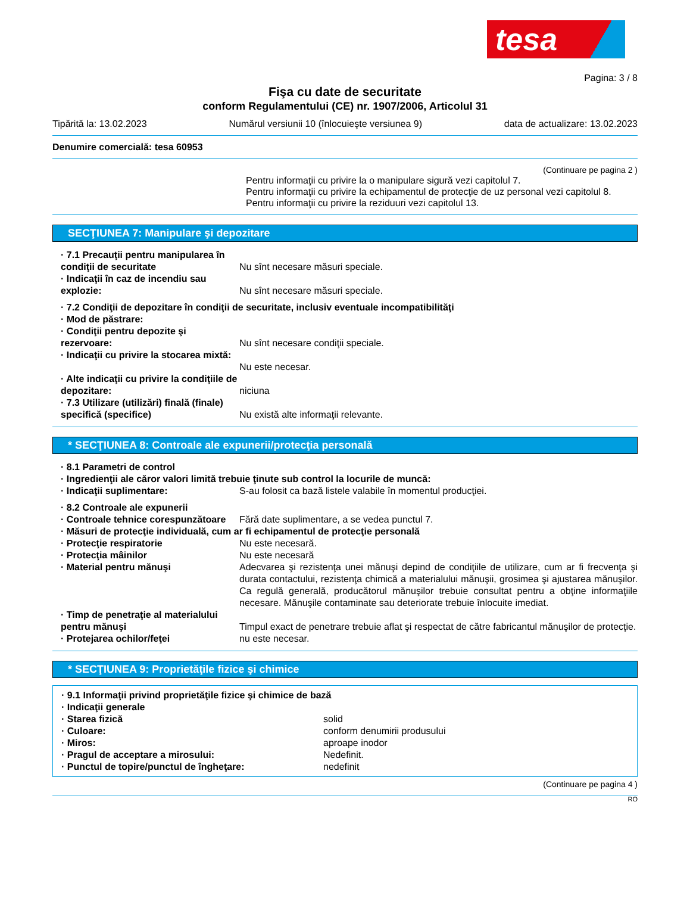tesa
Pagina: 3 / 8
Fişa cu date de securitate
conform Regulamentului (CE) nr. 1907/2006, Articolul 31
Tipărită la: 13.02.2023 Numărul versiunii 10 (înlocuieşte versiunea 9) data de actualizare: 13.02.2023
Denumire comercială: tesa 60953
(Continuare pe pagina 2 )
Pentru informaţii cu privire la o manipulare sigură vezi capitolul 7.
Pentru informaţii cu privire la echipamentul de protecţie de uz personal vezi capitolul 8.
Pentru informaţii cu privire la reziduuri vezi capitolul 13.
SECŢIUNEA 7: Manipulare şi depozitare
· 7.1 Precauţii pentru manipularea în condiţii de securitate
Nu sînt necesare măsuri speciale.
· Indicaţii în caz de incendiu sau explozie:
Nu sînt necesare măsuri speciale.
· 7.2 Condiţii de depozitare în condiţii de securitate, inclusiv eventuale incompatibilităţi
· Mod de păstrare:
· Condiţii pentru depozite şi rezervoare:
Nu sînt necesare condiţii speciale.
· Indicaţii cu privire la stocarea mixtă:
Nu este necesar.
· Alte indicaţii cu privire la condiţiile de depozitare:
niciuna
· 7.3 Utilizare (utilizări) finală (finale) specifică (specifice)
Nu există alte informaţii relevante.
* SECŢIUNEA 8: Controale ale expunerii/protecţia personală
· 8.1 Parametri de control
· Ingredienţii ale căror valori limită trebuie ţinute sub control la locurile de muncă:
· Indicaţii suplimentare: S-au folosit ca bază listele valabile în momentul producţiei.
· 8.2 Controale ale expunerii
· Controale tehnice corespunzătoare
Fără date suplimentare, a se vedea punctul 7.
· Măsuri de protecţie individuală, cum ar fi echipamentul de protecţie personală
· Protecţie respiratorie Nu este necesară.
· Protecţia mâinilor Nu este necesară
· Material pentru mănuşi Adecvarea şi rezistenţa unei mănuşi depind de condiţiile de utilizare, cum ar fi frecvenţa şi durata contactului, rezistenţa chimică a materialului mănuşii, grosimea şi ajustarea mănuşilor. Ca regulă generală, producătorul mănuşilor trebuie consultat pentru a obţine informaţiile necesare. Mănuşile contaminate sau deteriorate trebuie înlocuite imediat.
· Timp de penetraţie al materialului pentru mănuşi
Timpul exact de penetrare trebuie aflat şi respectat de către fabricantul mănuşilor de protecţie.
· Protejarea ochilor/feţei nu este necesar.
* SECŢIUNEA 9: Proprietăţile fizice şi chimice
· 9.1 Informaţii privind proprietăţile fizice şi chimice de bază
· Indicaţii generale
· Starea fizică solid
· Culoare: conform denumirii produsului
· Miros: aproape inodor
· Pragul de acceptare a mirosului: Nedefinit.
· Punctul de topire/punctul de îngheţare: nedefinit
(Continuare pe pagina 4 )
RO